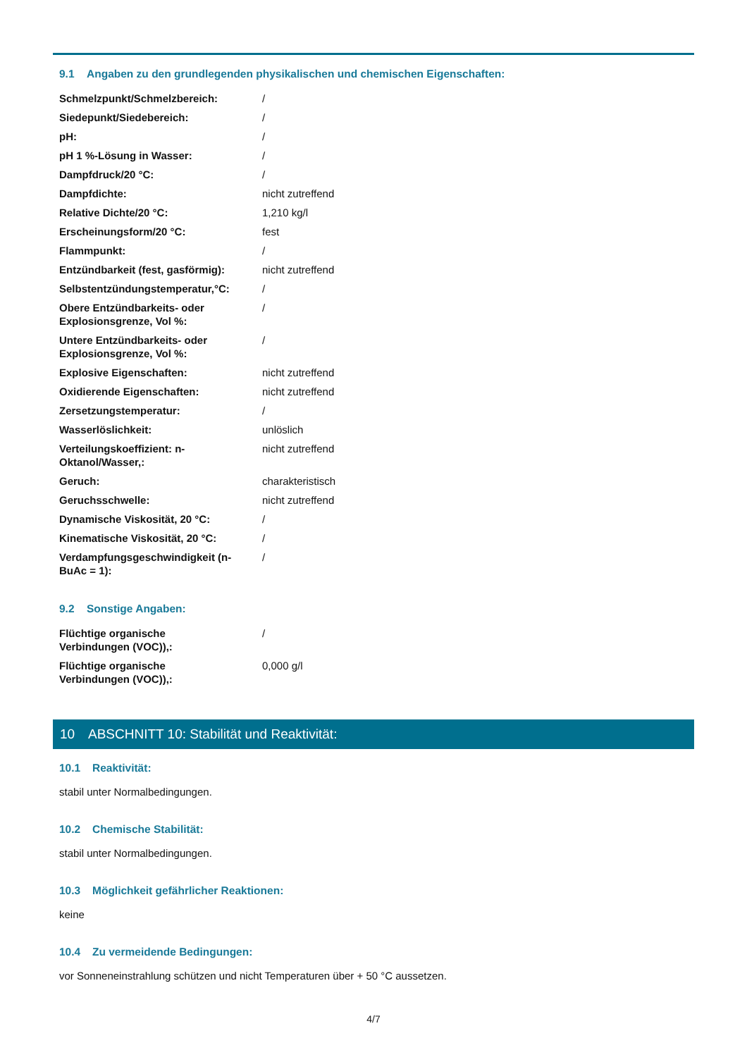9.1 Angaben zu den grundlegenden physikalischen und chemischen Eigenschaften:
| Schmelzpunkt/Schmelzbereich: | / |
| Siedepunkt/Siedebereich: | / |
| pH: | / |
| pH 1 %-Lösung in Wasser: | / |
| Dampfdruck/20 °C: | / |
| Dampfdichte: | nicht zutreffend |
| Relative Dichte/20 °C: | 1,210 kg/l |
| Erscheinungsform/20 °C: | fest |
| Flammpunkt: | / |
| Entzündbarkeit (fest, gasförmig): | nicht zutreffend |
| Selbstentzündungstemperatur,°C: | / |
| Obere Entzündbarkeits- oder Explosionsgrenze, Vol %: | / |
| Untere Entzündbarkeits- oder Explosionsgrenze, Vol %: | / |
| Explosive Eigenschaften: | nicht zutreffend |
| Oxidierende Eigenschaften: | nicht zutreffend |
| Zersetzungstemperatur: | / |
| Wasserlöslichkeit: | unlöslich |
| Verteilungskoeffizient: n- Oktanol/Wasser,: | nicht zutreffend |
| Geruch: | charakteristisch |
| Geruchsschwelle: | nicht zutreffend |
| Dynamische Viskosität, 20 °C: | / |
| Kinematische Viskosität, 20 °C: | / |
| Verdampfungsgeschwindigkeit (n- BuAc = 1): | / |
9.2 Sonstige Angaben:
| Flüchtige organische Verbindungen (VOC)),: | / |
| Flüchtige organische Verbindungen (VOC)),: | 0,000 g/l |
10 ABSCHNITT 10: Stabilität und Reaktivität:
10.1 Reaktivität:
stabil unter Normalbedingungen.
10.2 Chemische Stabilität:
stabil unter Normalbedingungen.
10.3 Möglichkeit gefährlicher Reaktionen:
keine
10.4 Zu vermeidende Bedingungen:
vor Sonneneinstrahlung schützen und nicht Temperaturen über + 50 °C aussetzen.
4/7